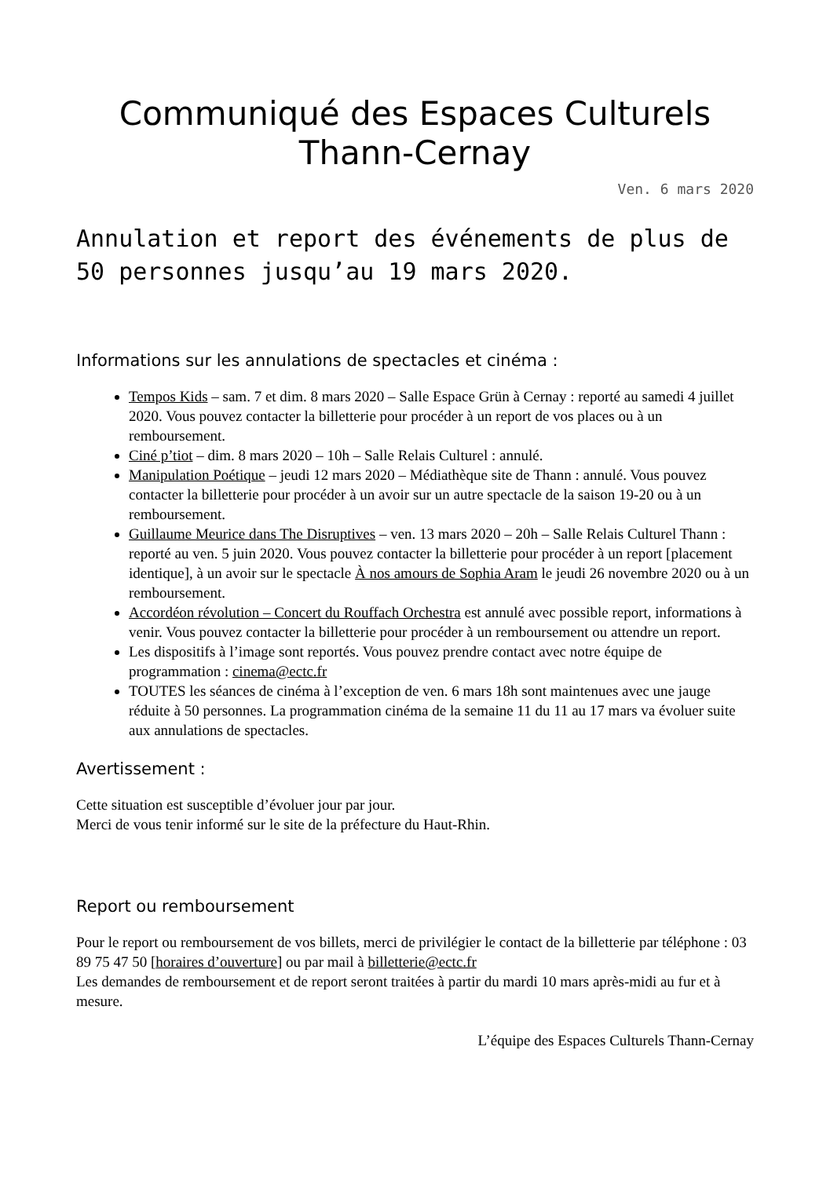Communiqué des Espaces Culturels Thann-Cernay
Ven. 6 mars 2020
Annulation et report des événements de plus de 50 personnes jusqu’au 19 mars 2020.
Informations sur les annulations de spectacles et cinéma :
Tempos Kids – sam. 7 et dim. 8 mars 2020 – Salle Espace Grün à Cernay : reporté au samedi 4 juillet 2020. Vous pouvez contacter la billetterie pour procéder à un report de vos places ou à un remboursement.
Ciné p’tiot – dim. 8 mars 2020 – 10h – Salle Relais Culturel : annulé.
Manipulation Poétique – jeudi 12 mars 2020 – Médiathèque site de Thann : annulé. Vous pouvez contacter la billetterie pour procéder à un avoir sur un autre spectacle de la saison 19-20 ou à un remboursement.
Guillaume Meurice dans The Disruptives – ven. 13 mars 2020 – 20h – Salle Relais Culturel Thann : reporté au ven. 5 juin 2020. Vous pouvez contacter la billetterie pour procéder à un report [placement identique], à un avoir sur le spectacle À nos amours de Sophia Aram le jeudi 26 novembre 2020 ou à un remboursement.
Accordéon révolution – Concert du Rouffach Orchestra est annulé avec possible report, informations à venir. Vous pouvez contacter la billetterie pour procéder à un remboursement ou attendre un report.
Les dispositifs à l’image sont reportés. Vous pouvez prendre contact avec notre équipe de programmation : cinema@ectc.fr
TOUTES les séances de cinéma à l’exception de ven. 6 mars 18h sont maintenues avec une jauge réduite à 50 personnes. La programmation cinéma de la semaine 11 du 11 au 17 mars va évoluer suite aux annulations de spectacles.
Avertissement :
Cette situation est susceptible d’évoluer jour par jour.
Merci de vous tenir informé sur le site de la préfecture du Haut-Rhin.
Report ou remboursement
Pour le report ou remboursement de vos billets, merci de privilégier le contact de la billetterie par téléphone : 03 89 75 47 50 [horaires d’ouverture] ou par mail à billetterie@ectc.fr
Les demandes de remboursement et de report seront traitées à partir du mardi 10 mars après-midi au fur et à mesure.
L’équipe des Espaces Culturels Thann-Cernay